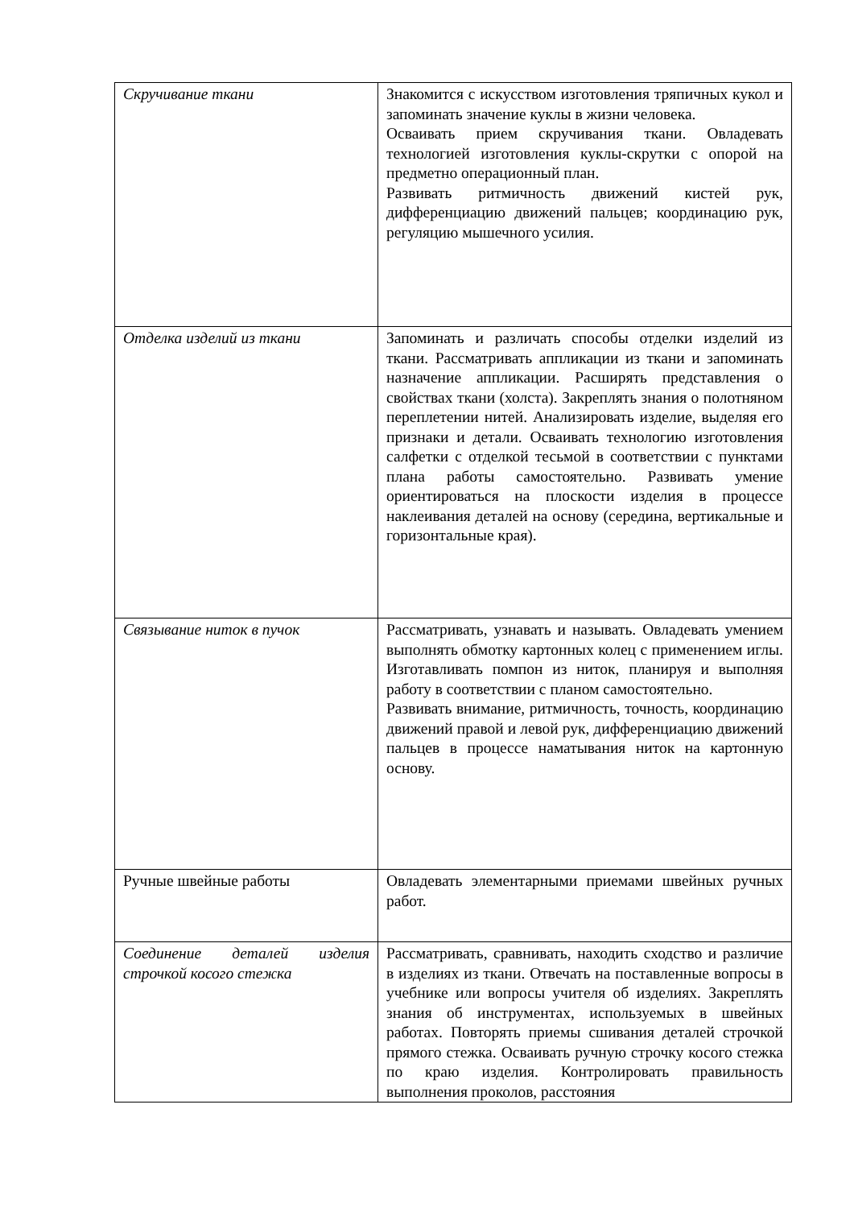| Скручивание ткани | Знакомится с искусством изготовления тряпичных кукол и запоминать значение куклы в жизни человека. Осваивать прием скручивания ткани. Овладевать технологией изготовления куклы-скрутки с опорой на предметно операционный план. Развивать ритмичность движений кистей рук, дифференциацию движений пальцев; координацию рук, регуляцию мышечного усилия. |
| Отделка изделий из ткани | Запоминать и различать способы отделки изделий из ткани. Рассматривать аппликации из ткани и запоминать назначение аппликации. Расширять представления о свойствах ткани (холста). Закреплять знания о полотняном переплетении нитей. Анализировать изделие, выделяя его признаки и детали. Осваивать технологию изготовления салфетки с отделкой тесьмой в соответствии с пунктами плана работы самостоятельно. Развивать умение ориентироваться на плоскости изделия в процессе наклеивания деталей на основу (середина, вертикальные и горизонтальные края). |
| Связывание ниток в пучок | Рассматривать, узнавать и называть. Овладевать умением выполнять обмотку картонных колец с применением иглы. Изготавливать помпон из ниток, планируя и выполняя работу в соответствии с планом самостоятельно. Развивать внимание, ритмичность, точность, координацию движений правой и левой рук, дифференциацию движений пальцев в процессе наматывания ниток на картонную основу. |
| Ручные швейные работы | Овладевать элементарными приемами швейных ручных работ. |
| Соединение деталей изделия строчкой косого стежка | Рассматривать, сравнивать, находить сходство и различие в изделиях из ткани. Отвечать на поставленные вопросы в учебнике или вопросы учителя об изделиях. Закреплять знания об инструментах, используемых в швейных работах. Повторять приемы сшивания деталей строчкой прямого стежка. Осваивать ручную строчку косого стежка по краю изделия. Контролировать правильность выполнения проколов, расстояния |